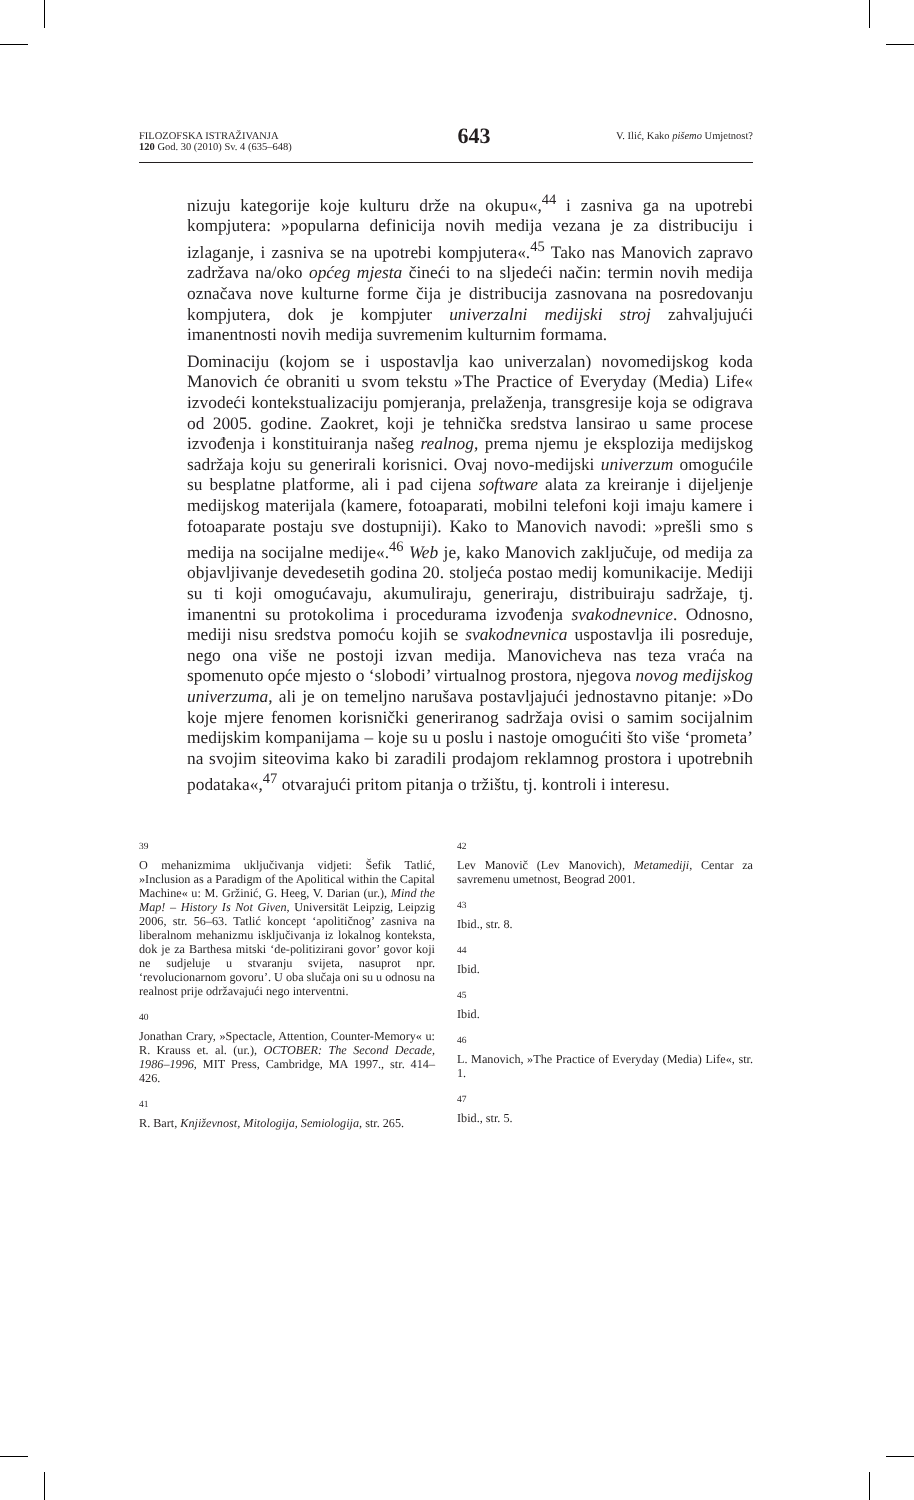FILOZOFSKA ISTRAŽIVANJA
120 God. 30 (2010) Sv. 4 (635–648)
643
V. Ilić, Kako pišemo Umjetnost?
nizuju kategorije koje kulturu drže na okupu«,<sup>44</sup> i zasniva ga na upotrebi kompjutera: »popularna definicija novih medija vezana je za distribuciju i izlaganje, i zasniva se na upotrebi kompjutera«.<sup>45</sup> Tako nas Manovich zapravo zadržava na/oko općeg mjesta čineći to na sljedeći način: termin novih medija označava nove kulturne forme čija je distribucija zasnovana na posredovanju kompjutera, dok je kompjuter univerzalni medijski stroj zahvaljujući imanentnosti novih medija suvremenim kulturnim formama.
Dominaciju (kojom se i uspostavlja kao univerzalan) novomedijskog koda Manovich će obraniti u svom tekstu »The Practice of Everyday (Media) Life« izvodeći kontekstualizaciju pomjeranja, prelaženja, transgresije koja se odigrava od 2005. godine. Zaokret, koji je tehnička sredstva lansirao u same procese izvođenja i konstituiranja našeg realnog, prema njemu je eksplozija medijskog sadržaja koju su generirali korisnici. Ovaj novo-medijski univerzum omogućile su besplatne platforme, ali i pad cijena software alata za kreiranje i dijeljenje medijskog materijala (kamere, fotoaparati, mobilni telefoni koji imaju kamere i fotoaparate postaju sve dostupniji). Kako to Manovich navodi: »prešli smo s medija na socijalne medije«.<sup>46</sup> Web je, kako Manovich zaključuje, od medija za objavljivanje devedesetih godina 20. stoljeća postao medij komunikacije. Mediji su ti koji omogućavaju, akumuliraju, generiraju, distribuiraju sadržaje, tj. imanentni su protokolima i procedurama izvođenja svakodnevnice. Odnosno, mediji nisu sredstva pomoću kojih se svakodnevnica uspostavlja ili posreduje, nego ona više ne postoji izvan medija. Manovicheva nas teza vraća na spomenuto opće mjesto o ‘slobodi’ virtualnog prostora, njegova novog medijskog univerzuma, ali je on temeljno narušava postavljajući jednostavno pitanje: »Do koje mjere fenomen korisnički generiranog sadržaja ovisi o samim socijalnim medijskim kompanijama – koje su u poslu i nastoje omogućiti što više ‘prometa’ na svojim siteovima kako bi zaradili prodajom reklamnog prostora i upotrebnih podataka«,<sup>47</sup> otvarajući pritom pitanja o tržištu, tj. kontroli i interesu.
39
O mehanizmima uključivanja vidjeti: Šefik Tatlić, »Inclusion as a Paradigm of the Apolitical within the Capital Machine« u: M. Gržinić, G. Heeg, V. Darian (ur.), Mind the Map! – History Is Not Given, Universität Leipzig, Leipzig 2006, str. 56–63. Tatlić koncept ‘apolitičnog’ zasniva na liberalnom mehanizmu isključivanja iz lokalnog konteksta, dok je za Barthesa mitski ‘de-politizirani govor’ govor koji ne sudjeluje u stvaranju svijeta, nasuprot npr. ‘revolucionarnom govoru’. U oba slučaja oni su u odnosu na realnost prije održavajući nego interventni.
40
Jonathan Crary, »Spectacle, Attention, Counter-Memory« u: R. Krauss et. al. (ur.), OCTOBER: The Second Decade, 1986–1996, MIT Press, Cambridge, MA 1997., str. 414–426.
41
R. Bart, Književnost, Mitologija, Semiologija, str. 265.
42
Lev Manovič (Lev Manovich), Metamediji, Centar za savremenu umetnost, Beograd 2001.
43
Ibid., str. 8.
44
Ibid.
45
Ibid.
46
L. Manovich, »The Practice of Everyday (Media) Life«, str. 1.
47
Ibid., str. 5.